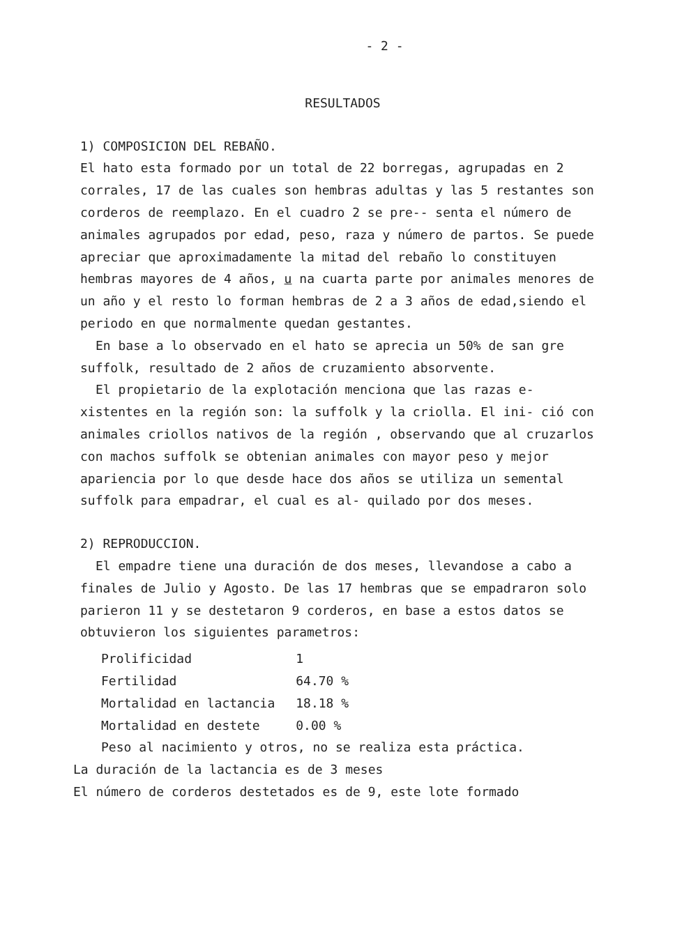- 2 -
RESULTADOS
1) COMPOSICION DEL REBAÑO.
El hato esta formado por un total de 22 borregas, agrupadas en 2 corrales, 17 de las cuales son hembras adultas y las 5 restantes son corderos de reemplazo. En el cuadro 2 se pre-- senta el número de animales agrupados por edad, peso, raza y número de partos. Se puede apreciar que aproximadamente la mitad del rebaño lo constituyen hembras mayores de 4 años, u na cuarta parte por animales menores de un año y el resto lo forman hembras de 2 a 3 años de edad,siendo el periodo en que normalmente quedan gestantes.
En base a lo observado en el hato se aprecia un 50% de san gre suffolk, resultado de 2 años de cruzamiento absorvente.
El propietario de la explotación menciona que las razas e- xistentes en la región son: la suffolk y la criolla. El ini- ció con animales criollos nativos de la región , observando que al cruzarlos con machos suffolk se obtenian animales con mayor peso y mejor apariencia por lo que desde hace dos años se utiliza un semental suffolk para empadrar, el cual es al- quilado por dos meses.
2) REPRODUCCION.
El empadre tiene una duración de dos meses, llevandose a cabo a finales de Julio y Agosto. De las 17 hembras que se empadraron solo parieron 11 y se destetaron 9 corderos, en base a estos datos se obtuvieron los siguientes parametros:
| Prolificidad | 1 |
| Fertilidad | 64.70 % |
| Mortalidad en lactancia | 18.18 % |
| Mortalidad en destete | 0.00 % |
Peso al nacimiento y otros, no se realiza esta práctica.
La duración de la lactancia es de 3 meses
El número de corderos destetados es de 9, este lote formado